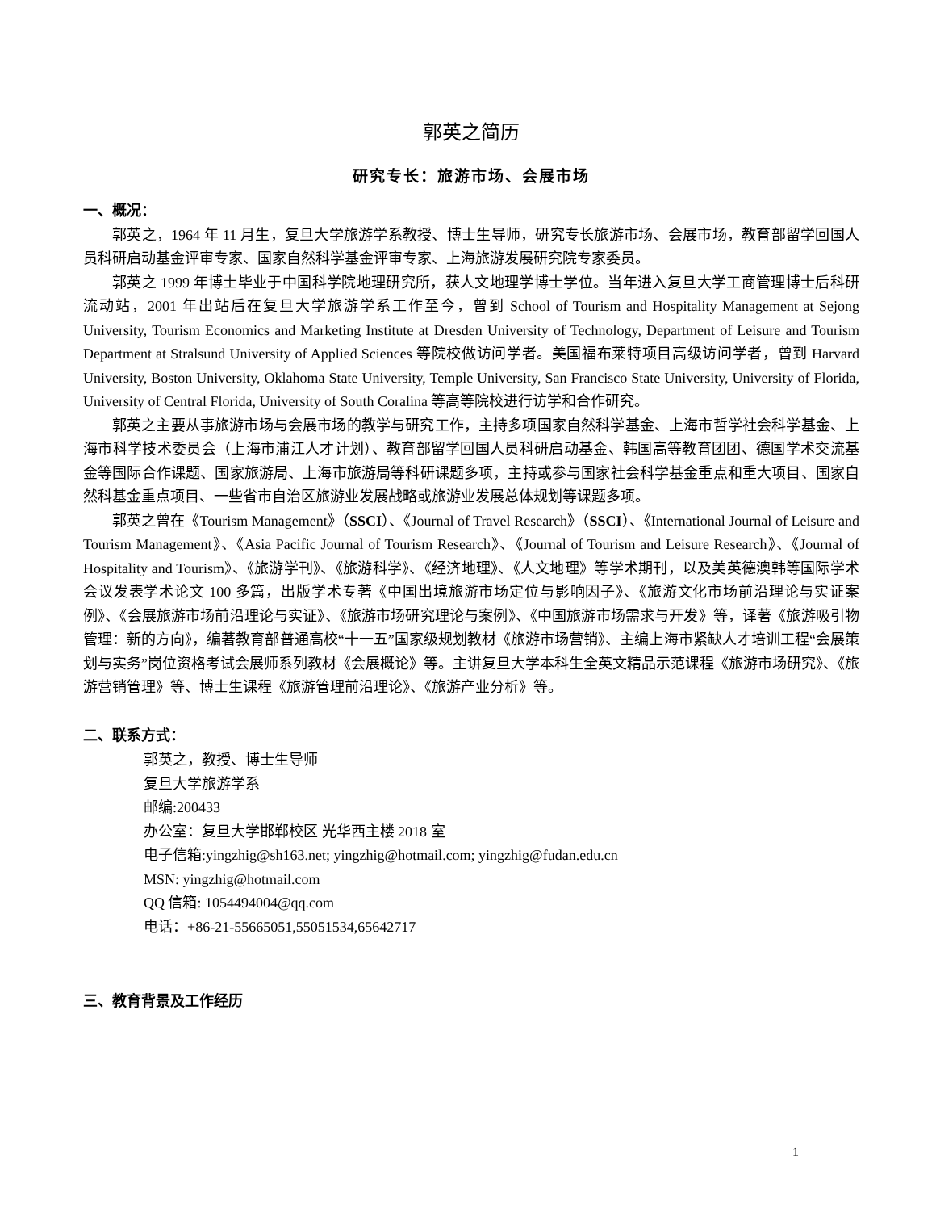郭英之简历
研究专长：旅游市场、会展市场
一、概况：
郭英之，1964 年 11 月生，复旦大学旅游学系教授、博士生导师，研究专长旅游市场、会展市场，教育部留学回国人员科研启动基金评审专家、国家自然科学基金评审专家、上海旅游发展研究院专家委员。
郭英之 1999 年博士毕业于中国科学院地理研究所，获人文地理学博士学位。当年进入复旦大学工商管理博士后科研流动站，2001 年出站后在复旦大学旅游学系工作至今，曾到 School of Tourism and Hospitality Management at Sejong University, Tourism Economics and Marketing Institute at Dresden University of Technology, Department of Leisure and Tourism Department at Stralsund University of Applied Sciences 等院校做访问学者。美国福布莱特项目高级访问学者，曾到 Harvard University, Boston University, Oklahoma State University, Temple University, San Francisco State University, University of Florida, University of Central Florida, University of South Coralina 等高等院校进行访学和合作研究。
郭英之主要从事旅游市场与会展市场的教学与研究工作，主持多项国家自然科学基金、上海市哲学社会科学基金、上海市科学技术委员会（上海市浦江人才计划）、教育部留学回国人员科研启动基金、韩国高等教育团团、德国学术交流基金等国际合作课题、国家旅游局、上海市旅游局等科研课题多项，主持或参与国家社会科学基金重点和重大项目、国家自然科基金重点项目、一些省市自治区旅游业发展战略或旅游业发展总体规划等课题多项。
郭英之曾在《Tourism Management》（SSCI）、《Journal of Travel Research》（SSCI）、《International Journal of Leisure and Tourism Management》、《Asia Pacific Journal of Tourism Research》、《Journal of Tourism and Leisure Research》、《Journal of Hospitality and Tourism》、《旅游学刊》、《旅游科学》、《经济地理》、《人文地理》等学术期刊，以及美英德澳韩等国际学术会议发表学术论文 100 多篇，出版学术专著《中国出境旅游市场定位与影响因子》、《旅游文化市场前沿理论与实证案例》、《会展旅游市场前沿理论与实证》、《旅游市场研究理论与案例》、《中国旅游市场需求与开发》等，译著《旅游吸引物管理：新的方向》，编著教育部普通高校“十一五”国家级规划教材《旅游市场营销》、主编上海市紧缺人才培训工程“会展策划与实务”岗位资格考试会展师系列教材《会展概论》等。主讲复旦大学本科生全英文精品示范课程《旅游市场研究》、《旅游营销管理》等、博士生课程《旅游管理前沿理论》、《旅游产业分析》等。
二、联系方式：
郭英之，教授、博士生导师
复旦大学旅游学系
邮编:200433
办公室：复旦大学邯郸校区 光华西主楼 2018 室
电子信箱:yingzhig@sh163.net; yingzhig@hotmail.com; yingzhig@fudan.edu.cn
MSN: yingzhig@hotmail.com
QQ 信箱: 1054494004@qq.com
电话：+86-21-55665051,55051534,65642717
三、教育背景及工作经历
1